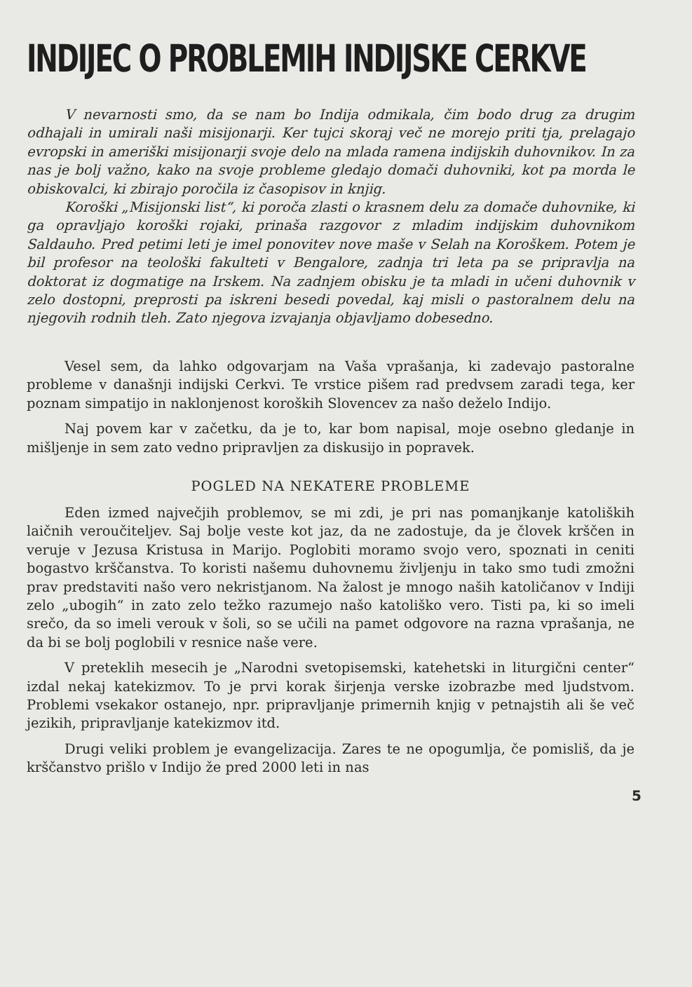INDIJEC O PROBLEMIH INDIJSKE CERKVE
V nevarnosti smo, da se nam bo Indija odmikala, čim bodo drug za drugim odhajali in umirali naši misijonarji. Ker tujci skoraj več ne morejo priti tja, prelagajo evropski in ameriški misijonarji svoje delo na mlada ramena indijskih duhovnikov. In za nas je bolj važno, kako na svoje probleme gledajo domači duhovniki, kot pa morda le obiskovalci, ki zbirajo poročila iz časopisov in knjig.
Koroški „Misijonski list“, ki poroča zlasti o krasnem delu za domače duhovnike, ki ga opravljajo koroški rojaki, prinaša razgovor z mladim indijskim duhovnikom Saldauho. Pred petimi leti je imel ponovitev nove maše v Selah na Koroškem. Potem je bil profesor na teološki fakulteti v Bengalore, zadnja tri leta pa se pripravlja na doktorat iz dogmatige na Irskem. Na zadnjem obisku je ta mladi in učeni duhovnik v zelo dostopni, preprosti pa iskreni besedi povedal, kaj misli o pastoralnem delu na njegovih rodnih tleh. Zato njegova izvajanja objavljamo dobesedno.
Vesel sem, da lahko odgovarjam na Vaša vprašanja, ki zadevajo pastoralne probleme v današnji indijski Cerkvi. Te vrstice pišem rad predvsem zaradi tega, ker poznam simpatijo in naklonjenost koroških Slovencev za našo deželo Indijo.
Naj povem kar v začetku, da je to, kar bom napisal, moje osebno gledanje in mišljenje in sem zato vedno pripravljen za diskusijo in popravek.
POGLED NA NEKATERE PROBLEME
Eden izmed največjih problemov, se mi zdi, je pri nas pomanjkanje katoliških laičnih veroučiteljev. Saj bolje veste kot jaz, da ne zadostuje, da je človek krščen in veruje v Jezusa Kristusa in Marijo. Poglobiti moramo svojo vero, spoznati in ceniti bogastvo krščanstva. To koristi našemu duhovnemu življenju in tako smo tudi zmožni prav predstaviti našo vero nekristjanom. Na žalost je mnogo naših katoličanov v Indiji zelo „ubogih“ in zato zelo težko razumejo našo katoliško vero. Tisti pa, ki so imeli srečo, da so imeli verouk v šoli, so se učili na pamet odgovore na razna vprašanja, ne da bi se bolj poglobili v resnice naše vere.
V preteklih mesecih je „Narodni svetopisemski, katehetski in liturgični center“ izdal nekaj katekizmov. To je prvi korak širjenja verske izobrazbe med ljudstvom. Problemi vsekakor ostanejo, npr. pripravljanje primernih knjig v petnajstih ali še več jezikih, pripravljanje katekizmov itd.
Drugi veliki problem je evangelizacija. Zares te ne opogumlja, če pomisliš, da je krščanstvo prišlo v Indijo že pred 2000 leti in nas
5